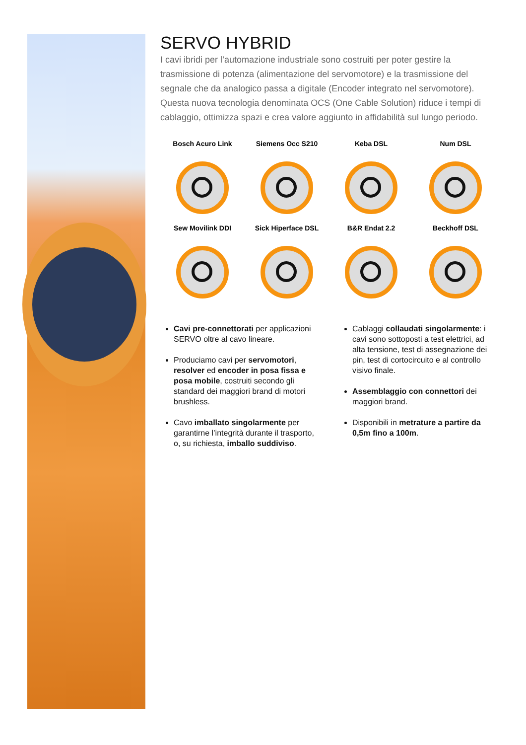SERVO HYBRID
I cavi ibridi per l’automazione industriale sono costruiti per poter gestire la trasmissione di potenza (alimentazione del servomotore) e la trasmissione del segnale che da analogico passa a digitale (Encoder integrato nel servomotore). Questa nuova tecnologia denominata OCS (One Cable Solution) riduce i tempi di cablaggio, ottimizza spazi e crea valore aggiunto in affidabilità sul lungo periodo.
Bosch Acuro Link
Siemens Occ S210
Keba DSL
Num DSL
Sew Movilink DDI
Sick Hiperface DSL
B&R Endat 2.2
Beckhoff DSL
Cavi pre-connettorati per applicazioni SERVO oltre al cavo lineare.
Produciamo cavi per servomotori, resolver ed encoder in posa fissa e posa mobile, costruiti secondo gli standard dei maggiori brand di motori brushless.
Cavo imballato singolarmente per garantirne l’integrità durante il trasporto, o, su richiesta, imballo suddiviso.
Cablaggi collaudati singolarmente: i cavi sono sottoposti a test elettrici, ad alta tensione, test di assegnazione dei pin, test di cortocircuito e al controllo visivo finale.
Assemblaggio con connettori dei maggiori brand.
Disponibili in metrature a partire da 0,5m fino a 100m.